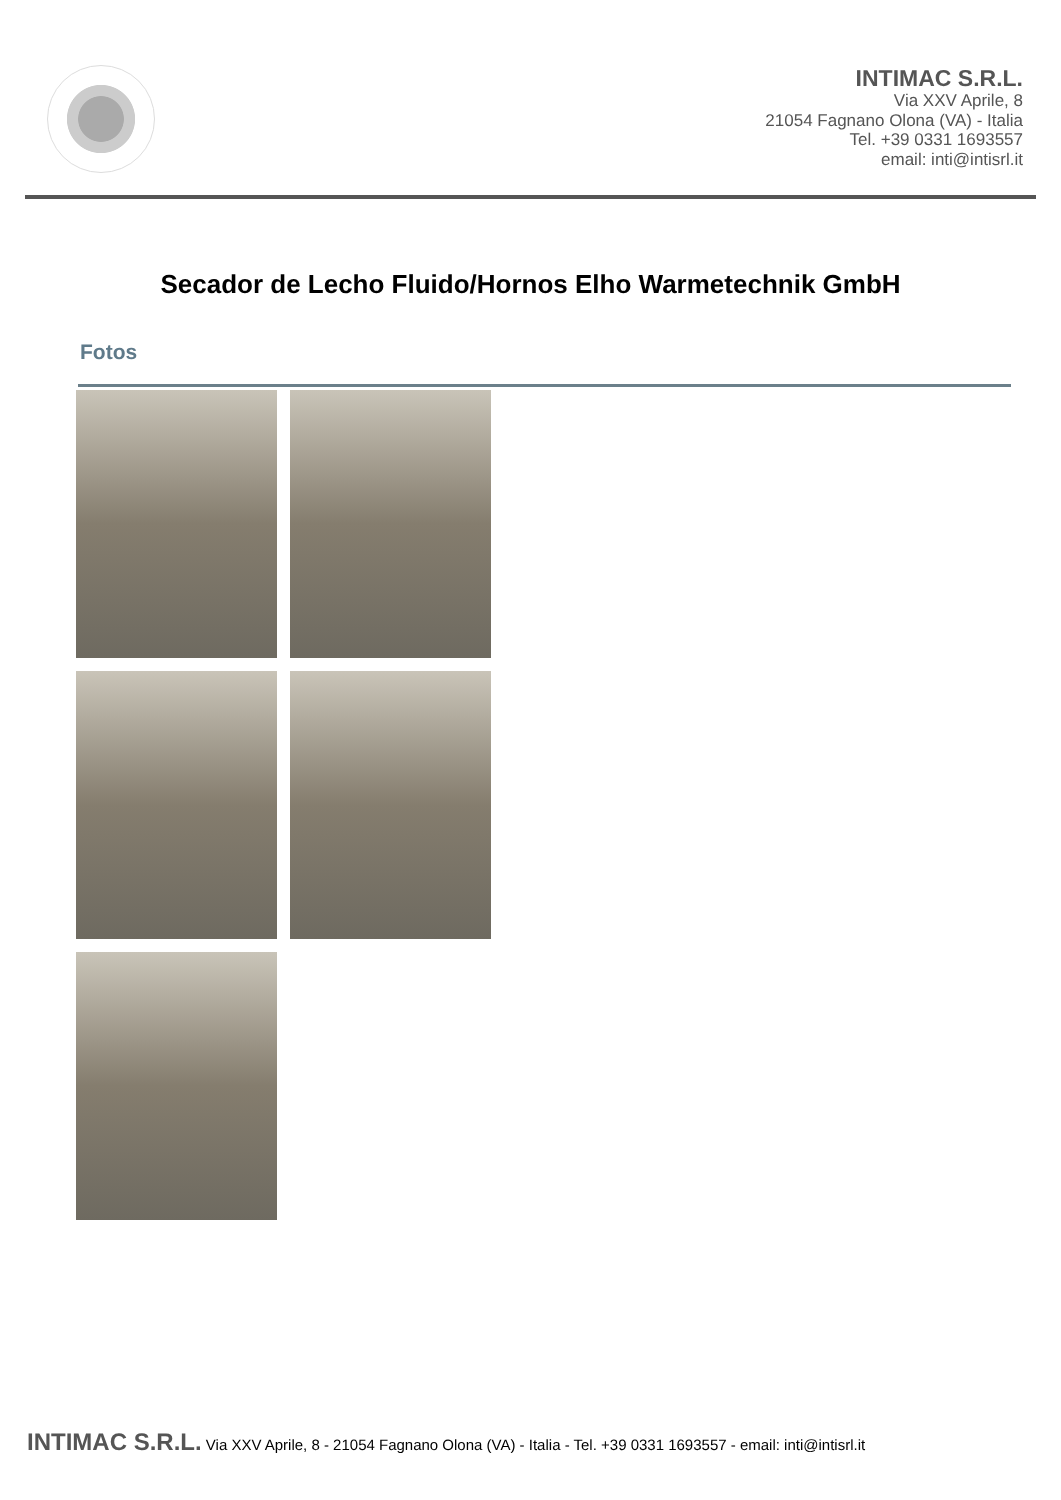INTIMAC S.R.L.
Via XXV Aprile, 8
21054 Fagnano Olona (VA) - Italia
Tel. +39 0331 1693557
email: inti@intisrl.it
Secador de Lecho Fluido/Hornos Elho Warmetechnik GmbH
Fotos
INTIMAC S.R.L. Via XXV Aprile, 8 - 21054 Fagnano Olona (VA) - Italia - Tel. +39 0331 1693557 - email: inti@intisrl.it